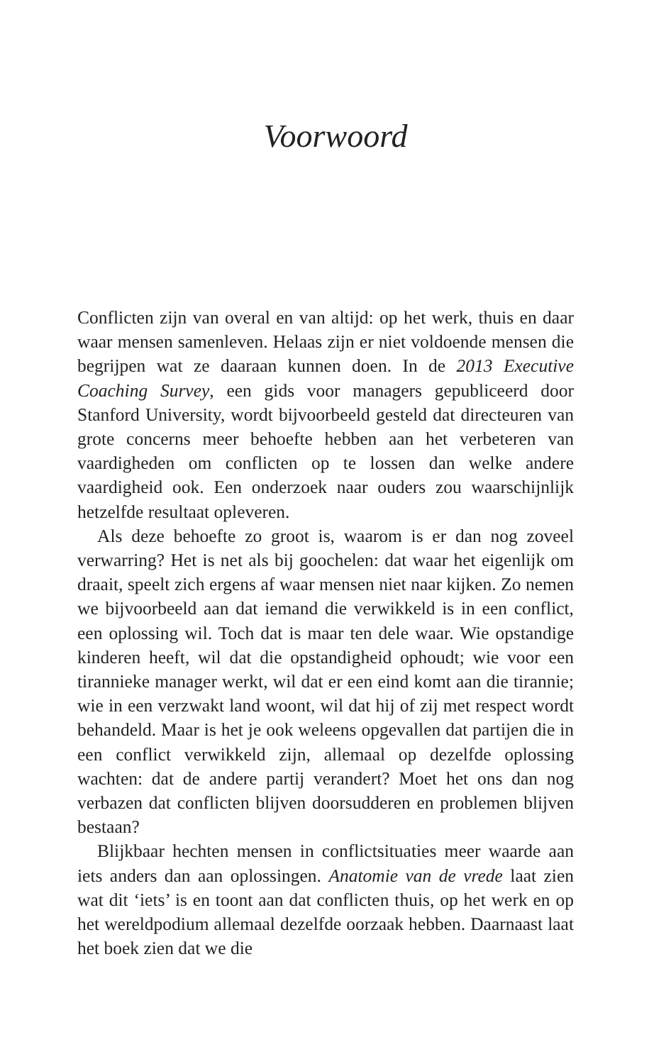Voorwoord
Conflicten zijn van overal en van altijd: op het werk, thuis en daar waar mensen samenleven. Helaas zijn er niet voldoende mensen die begrijpen wat ze daaraan kunnen doen. In de 2013 Executive Coaching Survey, een gids voor managers gepubliceerd door Stanford University, wordt bijvoorbeeld gesteld dat directeuren van grote concerns meer behoefte hebben aan het verbeteren van vaardigheden om conflicten op te lossen dan welke andere vaardigheid ook. Een onderzoek naar ouders zou waarschijnlijk hetzelfde resultaat opleveren.
Als deze behoefte zo groot is, waarom is er dan nog zoveel verwarring? Het is net als bij goochelen: dat waar het eigenlijk om draait, speelt zich ergens af waar mensen niet naar kijken. Zo nemen we bijvoorbeeld aan dat iemand die verwikkeld is in een conflict, een oplossing wil. Toch dat is maar ten dele waar. Wie opstandige kinderen heeft, wil dat die opstandigheid ophoudt; wie voor een tirannieke manager werkt, wil dat er een eind komt aan die tirannie; wie in een verzwakt land woont, wil dat hij of zij met respect wordt behandeld. Maar is het je ook weleens opgevallen dat partijen die in een conflict verwikkeld zijn, allemaal op dezelfde oplossing wachten: dat de andere partij verandert? Moet het ons dan nog verbazen dat conflicten blijven doorsudderen en problemen blijven bestaan?
Blijkbaar hechten mensen in conflictsituaties meer waarde aan iets anders dan aan oplossingen. Anatomie van de vrede laat zien wat dit ‘iets’ is en toont aan dat conflicten thuis, op het werk en op het wereldpodium allemaal dezelfde oorzaak hebben. Daarnaast laat het boek zien dat we die